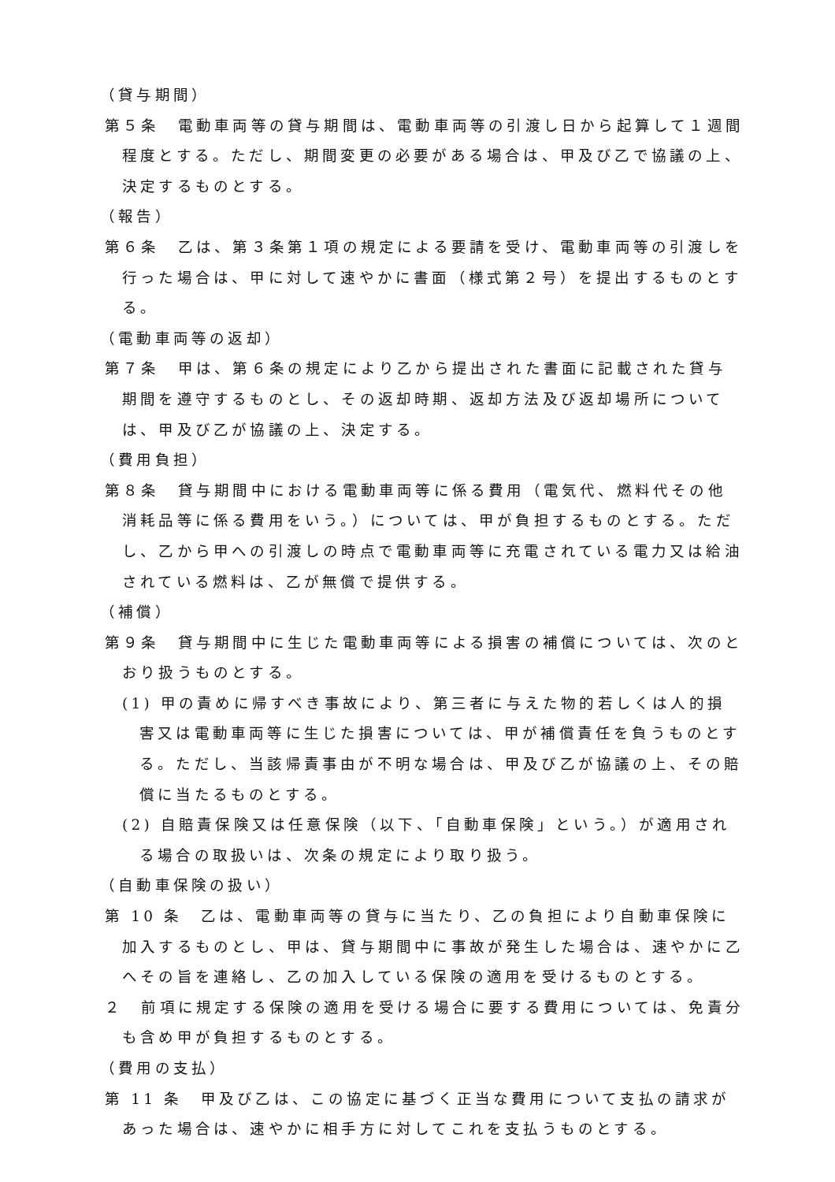（貸与期間）
第５条　電動車両等の貸与期間は、電動車両等の引渡し日から起算して１週間程度とする。ただし、期間変更の必要がある場合は、甲及び乙で協議の上、決定するものとする。
（報告）
第６条　乙は、第３条第１項の規定による要請を受け、電動車両等の引渡しを行った場合は、甲に対して速やかに書面（様式第２号）を提出するものとする。
（電動車両等の返却）
第７条　甲は、第６条の規定により乙から提出された書面に記載された貸与期間を遵守するものとし、その返却時期、返却方法及び返却場所については、甲及び乙が協議の上、決定する。
（費用負担）
第８条　貸与期間中における電動車両等に係る費用（電気代、燃料代その他消耗品等に係る費用をいう。）については、甲が負担するものとする。ただし、乙から甲への引渡しの時点で電動車両等に充電されている電力又は給油されている燃料は、乙が無償で提供する。
（補償）
第９条　貸与期間中に生じた電動車両等による損害の補償については、次のとおり扱うものとする。
(1) 甲の責めに帰すべき事故により、第三者に与えた物的若しくは人的損害又は電動車両等に生じた損害については、甲が補償責任を負うものとする。ただし、当該帰責事由が不明な場合は、甲及び乙が協議の上、その賠償に当たるものとする。
(2) 自賠責保険又は任意保険（以下、「自動車保険」という。）が適用される場合の取扱いは、次条の規定により取り扱う。
（自動車保険の扱い）
第 10 条　乙は、電動車両等の貸与に当たり、乙の負担により自動車保険に加入するものとし、甲は、貸与期間中に事故が発生した場合は、速やかに乙へその旨を連絡し、乙の加入している保険の適用を受けるものとする。
２　前項に規定する保険の適用を受ける場合に要する費用については、免責分も含め甲が負担するものとする。
（費用の支払）
第 11 条　甲及び乙は、この協定に基づく正当な費用について支払の請求があった場合は、速やかに相手方に対してこれを支払うものとする。